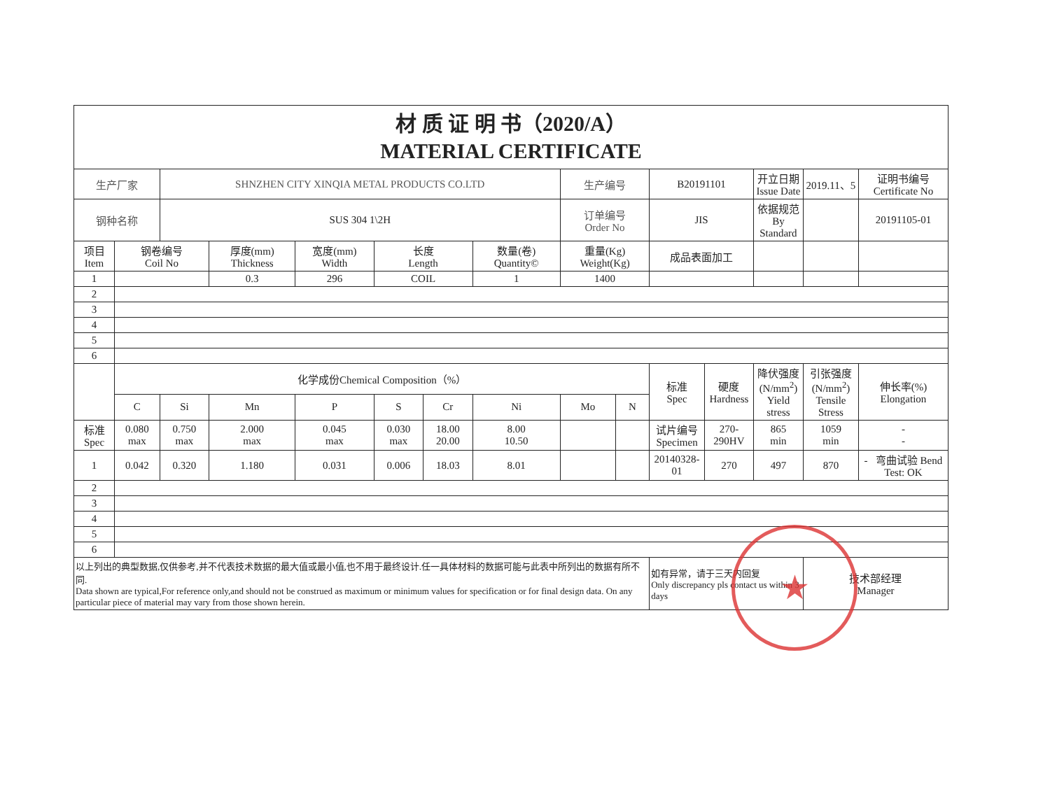| 材 质 证 明 书（2020/A） MATERIAL CERTIFICATE | | | | | | | | | | | | | | |
| 生产厂家 | | SHNZHEN CITY XINQIA METAL PRODUCTS CO.LTD | | | | | | 生产编号 | | B20191101 | | 开立日期 Issue Date | 2019.11、5 | 证明书编号 Certificate No |
| 钢种名称 | | SUS 304 1\2H | | | | | | 订单编号 Order No | | JIS | | 依据规范 By Standard | | 20191105-01 |
| 项目 Item | 钢卷编号 Coil No | | 厚度(mm) Thickness | 宽度(mm) Width | 长度 Length | | 数量(卷) Quantity© | 重量(Kg) Weight(Kg) | | 成品表面加工 | | | | |
| 1 | | | 0.3 | 296 | COIL | | 1 | 1400 | | | | | | |
| 2 | | | | | | | | | | | | | | |
| 3 | | | | | | | | | | | | | | |
| 4 | | | | | | | | | | | | | | |
| 5 | | | | | | | | | | | | | | |
| 6 | | | | | | | | | | | | | | |
| | 化学成份Chemical Composition（%） | | | | | | | | | 标准 Spec | 硬度 Hardness | 降伏强度 (N/mm<sup>2</sup>) Yield stress | 引张强度 (N/mm<sup>2</sup>) Tensile Stress | 伸长率(%) Elongation |
| | C | Si | Mn | P | S | Cr | Ni | Mo | N | | | | | |
| 标准 Spec | 0.080 max | 0.750 max | 2.000 max | 0.045 max | 0.030 max | 18.00 20.00 | 8.00 10.50 | | | 试片编号 Specimen | 270-290HV | 865 min | 1059 min | - - |
| 1 | 0.042 | 0.320 | 1.180 | 0.031 | 0.006 | 18.03 | 8.01 | | | 20140328-01 | 270 | 497 | 870 | - 弯曲试验 Bend Test: OK |
| 2 | | | | | | | | | | | | | | |
| 3 | | | | | | | | | | | | | | |
| 4 | | | | | | | | | | | | | | |
| 5 | | | | | | | | | | | | | | |
| 6 | | | | | | | | | | | | | | |
| 以上列出的典型数据,仅供参考,并不代表技术数据的最大值或最小值,也不用于最终设计.任一具体材料的数据可能与此表中所列出的数据有所不同. Data shown are typical,For reference only,and should not be construed as maximum or minimum values for specification or for final design data. On any particular piece of material may vary from those shown herein. | | | | | | | | | | 如有异常，请于三天内回复 Only discrepancy pls contact us within 3 days | | | 技术部经理 Manager | |
★